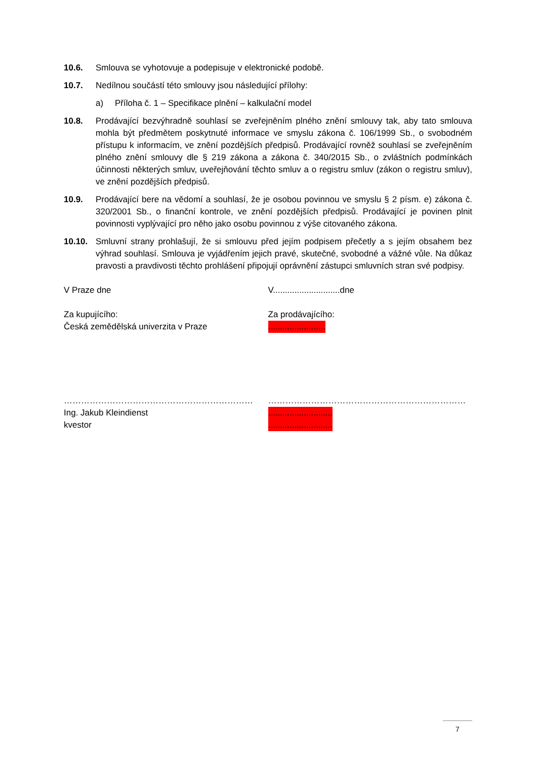10.6. Smlouva se vyhotovuje a podepisuje v elektronické podobě.
10.7. Nedílnou součástí této smlouvy jsou následující přílohy:
a) Příloha č. 1 – Specifikace plnění – kalkulační model
10.8. Prodávající bezvýhradně souhlasí se zveřejněním plného znění smlouvy tak, aby tato smlouva mohla být předmětem poskytnuté informace ve smyslu zákona č. 106/1999 Sb., o svobodném přístupu k informacím, ve znění pozdějších předpisů. Prodávající rovněž souhlasí se zveřejněním plného znění smlouvy dle § 219 zákona a zákona č. 340/2015 Sb., o zvláštních podmínkách účinnosti některých smluv, uveřejňování těchto smluv a o registru smluv (zákon o registru smluv), ve znění pozdějších předpisů.
10.9. Prodávající bere na vědomí a souhlasí, že je osobou povinnou ve smyslu § 2 písm. e) zákona č. 320/2001 Sb., o finanční kontrole, ve znění pozdějších předpisů. Prodávající je povinen plnit povinnosti vyplývající pro něho jako osobu povinnou z výše citovaného zákona.
10.10. Smluvní strany prohlašují, že si smlouvu před jejím podpisem přečetly a s jejím obsahem bez výhrad souhlasí. Smlouva je vyjádřením jejich pravé, skutečné, svobodné a vážné vůle. Na důkaz pravosti a pravdivosti těchto prohlášení připojují oprávnění zástupci smluvních stran své podpisy.
V Praze dne V............................dne
Za kupujícího:
Česká zemědělská univerzita v Praze
Za prodávajícího:
........................
…………………………………………………………
Ing. Jakub Kleindienst
kvestor
……………………………………………………………
...........................
...........................
7